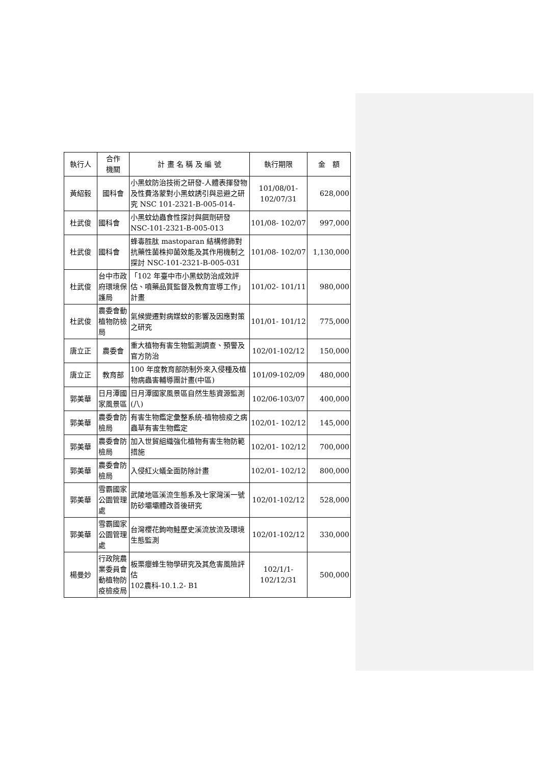| 執行人 | 合作 機關 | 計 畫 名 稱 及 編 號 | 執行期限 | 金 額 |
| --- | --- | --- | --- | --- |
| 黃紹毅 | 國科會 | 小黑蚊防治技術之研發-人體表揮發物及性費洛蒙對小黑蚊誘引與忌避之研究 NSC 101-2321-B-005-014- | 101/08/01- 102/07/31 | 628,000 |
| 杜武俊 | 國科會 | 小黑蚊幼蟲食性探討與餌劑研發NSC-101-2321-B-005-013 | 101/08- 102/07 | 997,000 |
| 杜武俊 | 國科會 | 蜂毒胜肽 mastoparan 結構修飾對抗藥性菌株抑菌效能及其作用機制之探討 NSC-101-2321-B-005-031 | 101/08- 102/07 | 1,130,000 |
| 杜武俊 | 台中市政府環境保護局 | 「102 年臺中市小黑蚊防治成效評估、噴藥品質監督及教育宣導工作」計畫 | 101/02- 101/11 | 980,000 |
| 杜武俊 | 農委會動植物防檢局 | 氣候變遷對病媒蚊的影響及因應對策之研究 | 101/01- 101/12 | 775,000 |
| 唐立正 | 農委會 | 重大植物有害生物監測調查、預警及官方防治 | 102/01-102/12 | 150,000 |
| 唐立正 | 教育部 | 100 年度教育部防制外來入侵種及植物病蟲害輔導團計畫(中區) | 101/09-102/09 | 480,000 |
| 郭美華 | 日月潭國家風景區 | 日月潭國家風景區自然生態資源監測(八) | 102/06-103/07 | 400,000 |
| 郭美華 | 農委會防檢局 | 有害生物鑑定彙整系統-植物檢疫之病蟲草有害生物鑑定 | 102/01- 102/12 | 145,000 |
| 郭美華 | 農委會防檢局 | 加入世貿組織強化植物有害生物防範措施 | 102/01- 102/12 | 700,000 |
| 郭美華 | 農委會防檢局 | 入侵紅火蟻全面防除計畫 | 102/01- 102/12 | 800,000 |
| 郭美華 | 雪霸國家公園管理處 | 武陵地區溪流生態系及七家灣溪一號防砂壩壩體改善後研究 | 102/01-102/12 | 528,000 |
| 郭美華 | 雪霸國家公園管理處 | 台灣櫻花鉤吻鮭歷史溪流放流及環境生態監測 | 102/01-102/12 | 330,000 |
| 楊曼妙 | 行政院農業委員會動植物防疫檢疫局 | 板栗癭蜂生物學研究及其危害風險評估 102農科-10.1.2- B1 | 102/1/1- 102/12/31 | 500,000 |